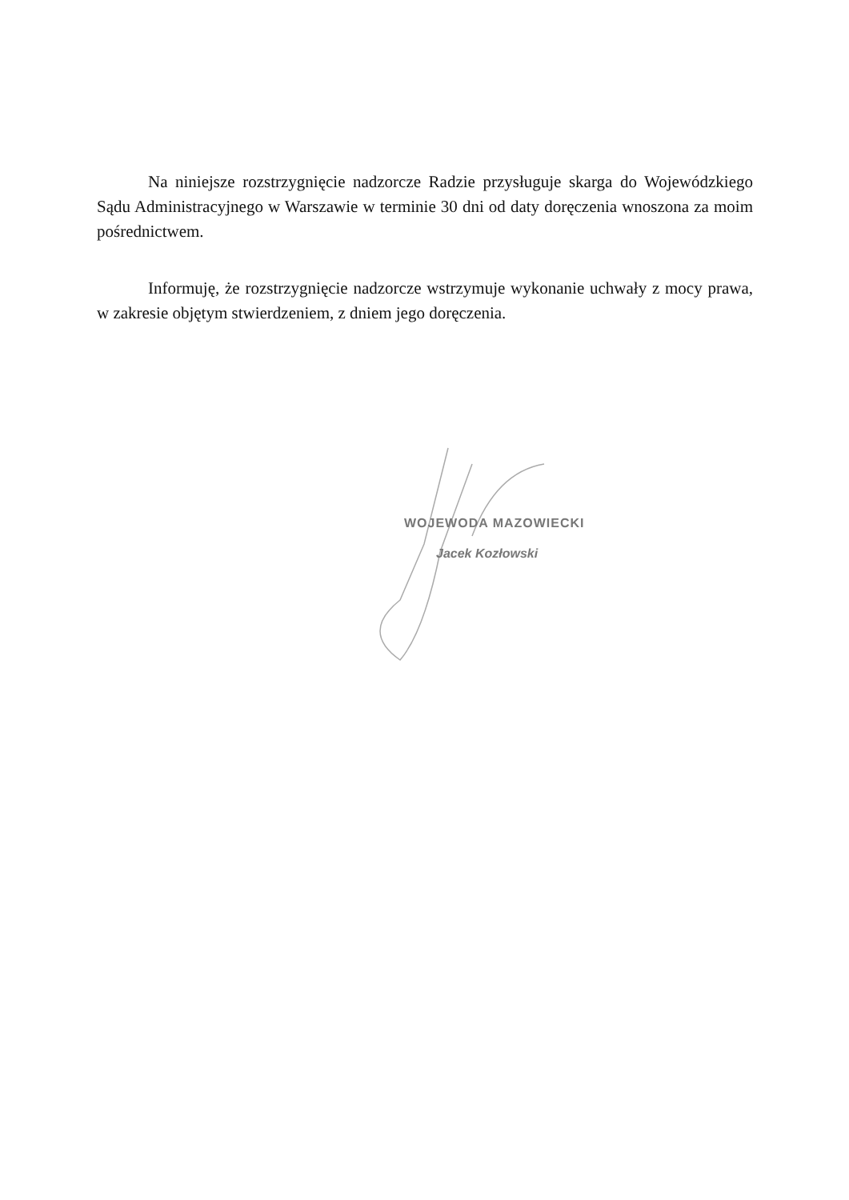Na niniejsze rozstrzygnięcie nadzorcze Radzie przysługuje skarga do Wojewódzkiego Sądu Administracyjnego w Warszawie w terminie 30 dni od daty doręczenia wnoszona za moim pośrednictwem.
Informuję, że rozstrzygnięcie nadzorcze wstrzymuje wykonanie uchwały z mocy prawa, w zakresie objętym stwierdzeniem, z dniem jego doręczenia.
WOJEWODA MAZOWIECKI
Jacek Kozłowski